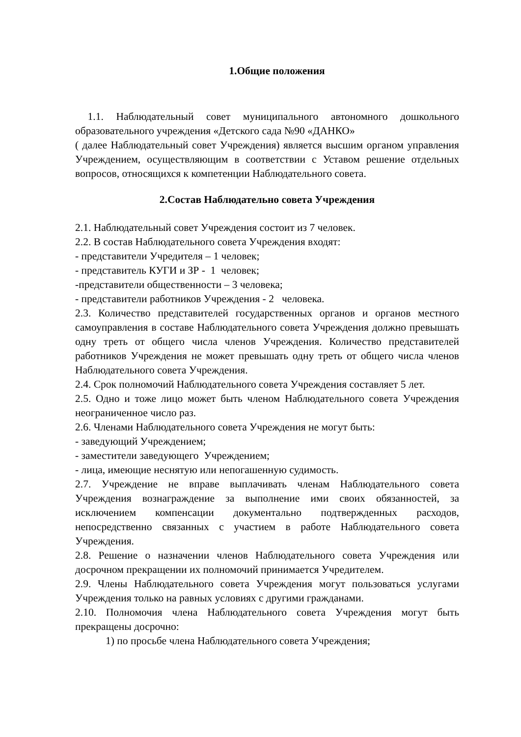1.Общие положения
1.1. Наблюдательный совет муниципального автономного дошкольного образовательного учреждения «Детского сада №90 «ДАНКО»
( далее Наблюдательный совет Учреждения) является высшим органом управления Учреждением, осуществляющим в соответствии с Уставом решение отдельных вопросов, относящихся к компетенции Наблюдательного совета.
2.Состав Наблюдательно совета Учреждения
2.1. Наблюдательный совет Учреждения состоит из 7 человек.
2.2. В состав Наблюдательного совета Учреждения входят:
- представители Учредителя – 1 человек;
- представитель КУГИ и ЗР - 1 человек;
-представители общественности – 3 человека;
- представители работников Учреждения - 2 человека.
2.3. Количество представителей государственных органов и органов местного самоуправления в составе Наблюдательного совета Учреждения должно превышать одну треть от общего числа членов Учреждения. Количество представителей работников Учреждения не может превышать одну треть от общего числа членов Наблюдательного совета Учреждения.
2.4. Срок полномочий Наблюдательного совета Учреждения составляет 5 лет.
2.5. Одно и тоже лицо может быть членом Наблюдательного совета Учреждения неограниченное число раз.
2.6. Членами Наблюдательного совета Учреждения не могут быть:
- заведующий Учреждением;
- заместители заведующего Учреждением;
- лица, имеющие неснятую или непогашенную судимость.
2.7. Учреждение не вправе выплачивать членам Наблюдательного совета Учреждения вознаграждение за выполнение ими своих обязанностей, за исключением компенсации документально подтвержденных расходов, непосредственно связанных с участием в работе Наблюдательного совета Учреждения.
2.8. Решение о назначении членов Наблюдательного совета Учреждения или досрочном прекращении их полномочий принимается Учредителем.
2.9. Члены Наблюдательного совета Учреждения могут пользоваться услугами Учреждения только на равных условиях с другими гражданами.
2.10. Полномочия члена Наблюдательного совета Учреждения могут быть прекращены досрочно:
1) по просьбе члена Наблюдательного совета Учреждения;